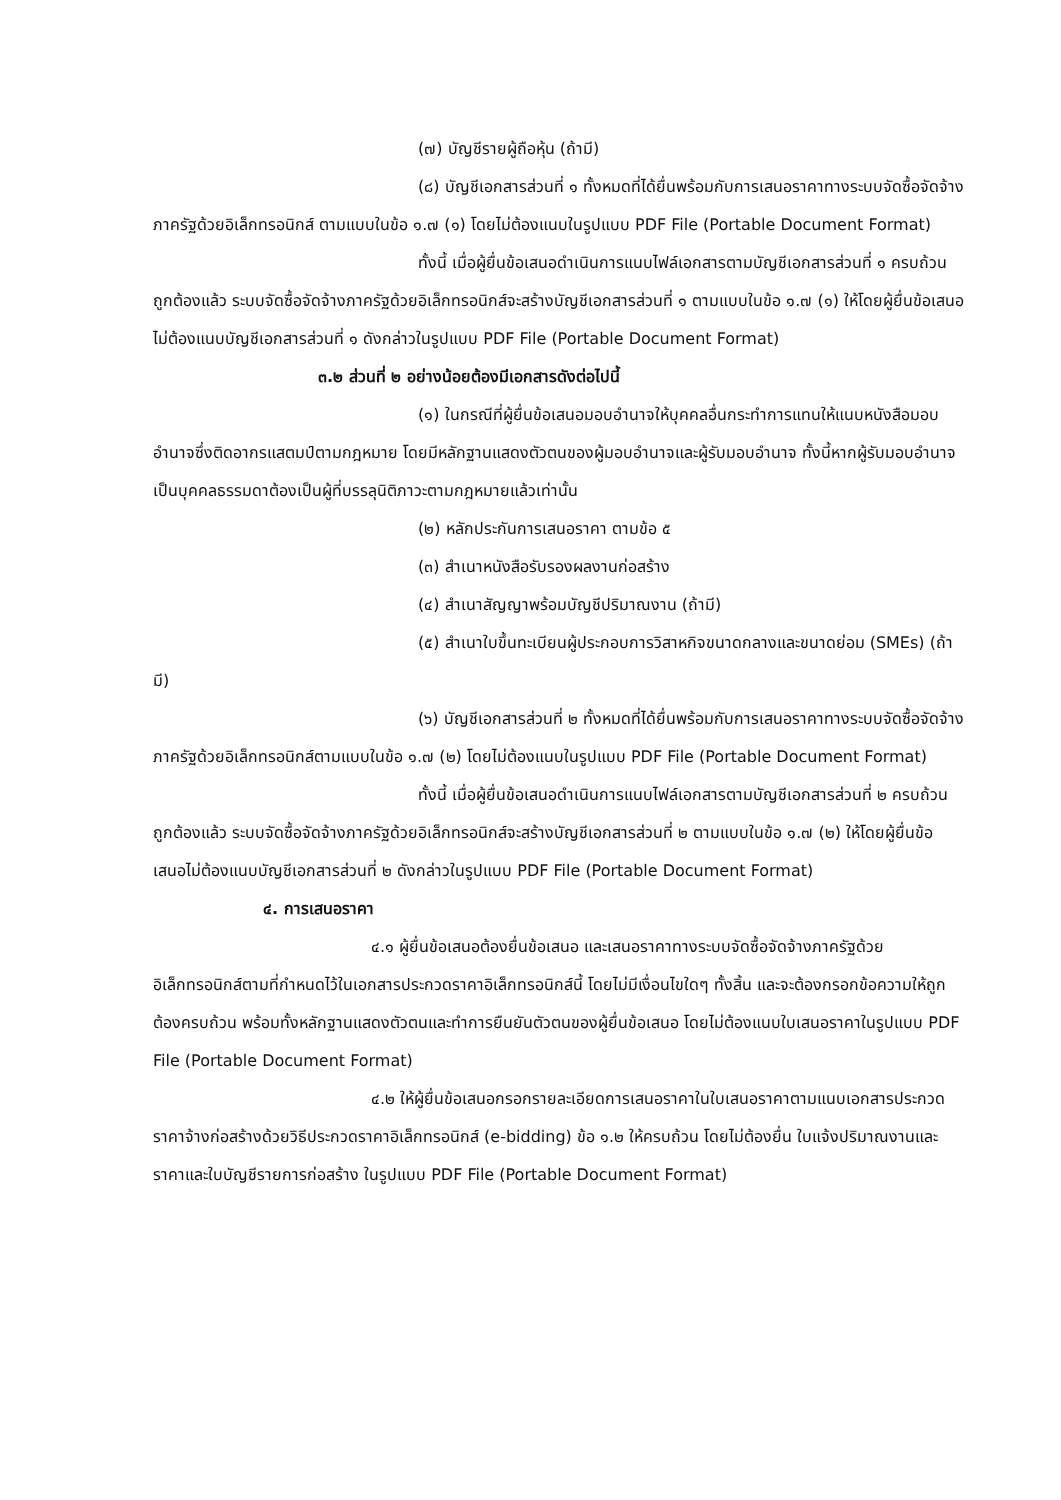(๗) บัญชีรายผู้ถือหุ้น (ถ้ามี)
(๘) บัญชีเอกสารส่วนที่ ๑ ทั้งหมดที่ได้ยื่นพร้อมกับการเสนอราคาทางระบบจัดซื้อจัดจ้างภาครัฐด้วยอิเล็กทรอนิกส์ ตามแบบในข้อ ๑.๗ (๑) โดยไม่ต้องแนบในรูปแบบ PDF File (Portable Document Format)
ทั้งนี้ เมื่อผู้ยื่นข้อเสนอดำเนินการแนบไฟล์เอกสารตามบัญชีเอกสารส่วนที่ ๑ ครบถ้วน ถูกต้องแล้ว ระบบจัดซื้อจัดจ้างภาครัฐด้วยอิเล็กทรอนิกส์จะสร้างบัญชีเอกสารส่วนที่ ๑ ตามแบบในข้อ ๑.๗ (๑) ให้โดยผู้ยื่นข้อเสนอไม่ต้องแนบบัญชีเอกสารส่วนที่ ๑ ดังกล่าวในรูปแบบ PDF File (Portable Document Format)
๓.๒ ส่วนที่ ๒ อย่างน้อยต้องมีเอกสารดังต่อไปนี้
(๑) ในกรณีที่ผู้ยื่นข้อเสนอมอบอำนาจให้บุคคลอื่นกระทำการแทนให้แนบหนังสือมอบอำนาจซึ่งติดอากรแสตมป์ตามกฎหมาย โดยมีหลักฐานแสดงตัวตนของผู้มอบอำนาจและผู้รับมอบอำนาจ ทั้งนี้หากผู้รับมอบอำนาจเป็นบุคคลธรรมดาต้องเป็นผู้ที่บรรลุนิติภาวะตามกฎหมายแล้วเท่านั้น
(๒) หลักประกันการเสนอราคา ตามข้อ ๕
(๓) สำเนาหนังสือรับรองผลงานก่อสร้าง
(๔) สำเนาสัญญาพร้อมบัญชีปริมาณงาน (ถ้ามี)
(๕) สำเนาใบขึ้นทะเบียนผู้ประกอบการวิสาหกิจขนาดกลางและขนาดย่อม (SMEs) (ถ้ามี)
(๖) บัญชีเอกสารส่วนที่ ๒ ทั้งหมดที่ได้ยื่นพร้อมกับการเสนอราคาทางระบบจัดซื้อจัดจ้างภาครัฐด้วยอิเล็กทรอนิกส์ตามแบบในข้อ ๑.๗ (๒) โดยไม่ต้องแนบในรูปแบบ PDF File (Portable Document Format)
ทั้งนี้ เมื่อผู้ยื่นข้อเสนอดำเนินการแนบไฟล์เอกสารตามบัญชีเอกสารส่วนที่ ๒ ครบถ้วน ถูกต้องแล้ว ระบบจัดซื้อจัดจ้างภาครัฐด้วยอิเล็กทรอนิกส์จะสร้างบัญชีเอกสารส่วนที่ ๒ ตามแบบในข้อ ๑.๗ (๒) ให้โดยผู้ยื่นข้อเสนอไม่ต้องแนบบัญชีเอกสารส่วนที่ ๒ ดังกล่าวในรูปแบบ PDF File (Portable Document Format)
๔. การเสนอราคา
๔.๑ ผู้ยื่นข้อเสนอต้องยื่นข้อเสนอ และเสนอราคาทางระบบจัดซื้อจัดจ้างภาครัฐด้วยอิเล็กทรอนิกส์ตามที่กำหนดไว้ในเอกสารประกวดราคาอิเล็กทรอนิกส์นี้ โดยไม่มีเงื่อนไขใดๆ ทั้งสิ้น และจะต้องกรอกข้อความให้ถูกต้องครบถ้วน พร้อมทั้งหลักฐานแสดงตัวตนและทำการยืนยันตัวตนของผู้ยื่นข้อเสนอ โดยไม่ต้องแนบใบเสนอราคาในรูปแบบ PDF File (Portable Document Format)
๔.๒ ให้ผู้ยื่นข้อเสนอกรอกรายละเอียดการเสนอราคาในใบเสนอราคาตามแนบเอกสารประกวดราคาจ้างก่อสร้างด้วยวิธีประกวดราคาอิเล็กทรอนิกส์ (e-bidding) ข้อ ๑.๒ ให้ครบถ้วน โดยไม่ต้องยื่น ใบแจ้งปริมาณงานและราคาและใบบัญชีรายการก่อสร้าง ในรูปแบบ PDF File (Portable Document Format)